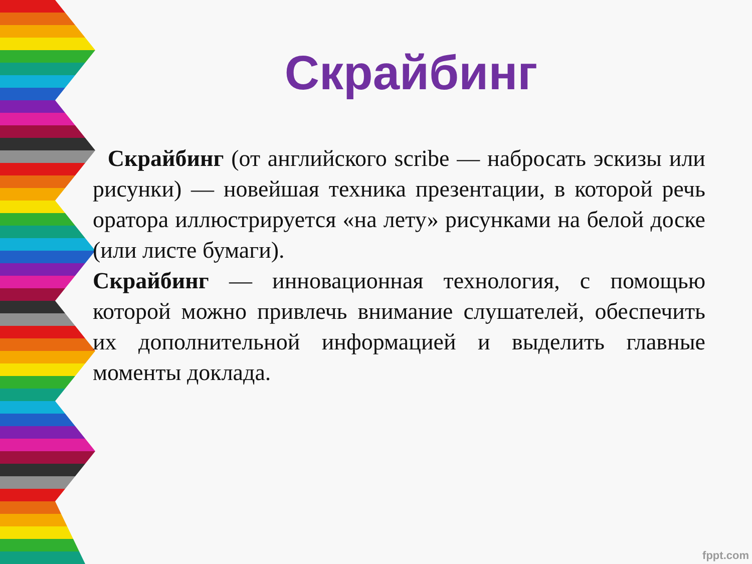Скрайбинг
Скрайбинг (от английского scribe — набросать эскизы или рисунки) — новейшая техника презентации, в которой речь оратора иллюстрируется «на лету» рисунками на белой доске (или листе бумаги).
Скрайбинг — инновационная технология, с помощью которой можно привлечь внимание слушателей, обеспечить их дополнительной информацией и выделить главные моменты доклада.
fppt.com